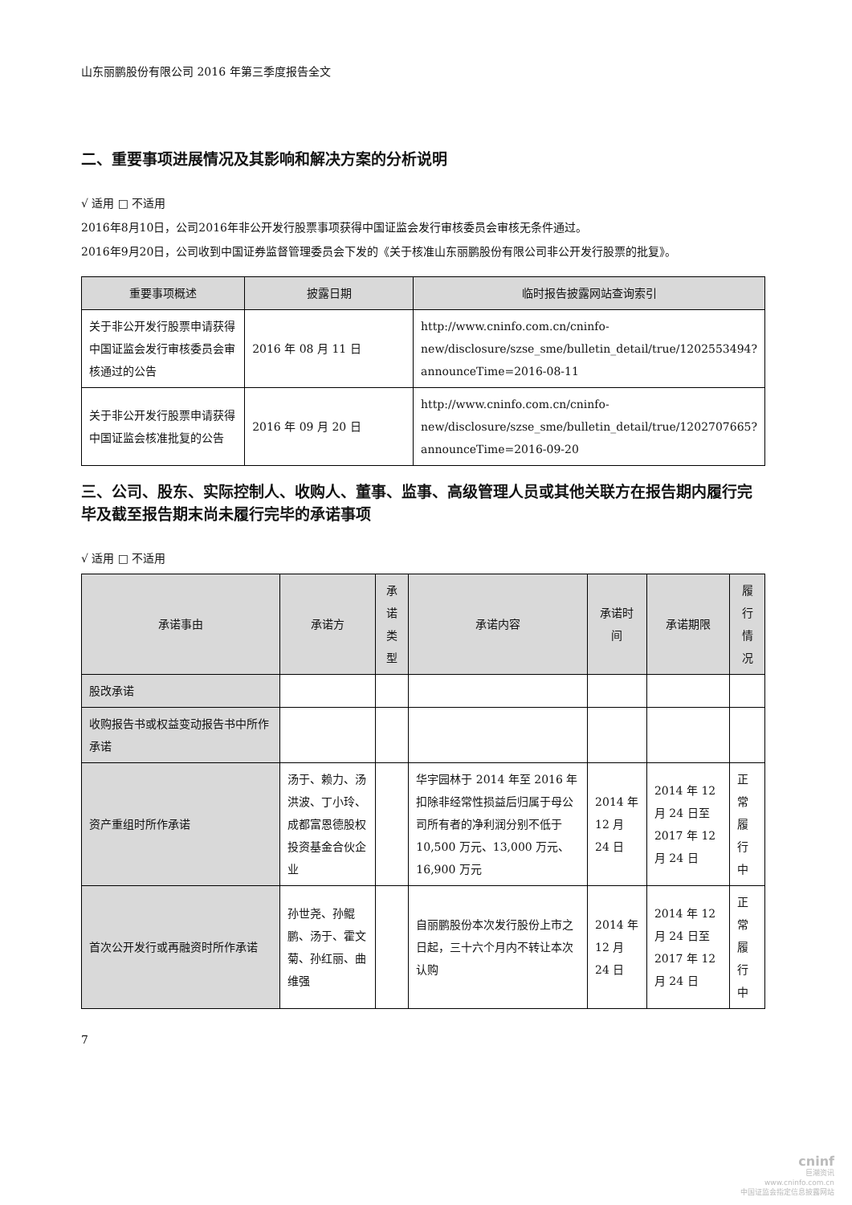山东丽鹏股份有限公司 2016 年第三季度报告全文
二、重要事项进展情况及其影响和解决方案的分析说明
√ 适用 □ 不适用
2016年8月10日，公司2016年非公开发行股票事项获得中国证监会发行审核委员会审核无条件通过。
2016年9月20日，公司收到中国证券监督管理委员会下发的《关于核准山东丽鹏股份有限公司非公开发行股票的批复》。
| 重要事项概述 | 披露日期 | 临时报告披露网站查询索引 |
| --- | --- | --- |
| 关于非公开发行股票申请获得中国证监会发行审核委员会审核通过的公告 | 2016 年 08 月 11 日 | http://www.cninfo.com.cn/cninfo-new/disclosure/szse_sme/bulletin_detail/true/1202553494?announceTime=2016-08-11 |
| 关于非公开发行股票申请获得中国证监会核准批复的公告 | 2016 年 09 月 20 日 | http://www.cninfo.com.cn/cninfo-new/disclosure/szse_sme/bulletin_detail/true/1202707665?announceTime=2016-09-20 |
三、公司、股东、实际控制人、收购人、董事、监事、高级管理人员或其他关联方在报告期内履行完毕及截至报告期末尚未履行完毕的承诺事项
√ 适用 □ 不适用
| 承诺事由 | 承诺方 | 承诺类型 | 承诺内容 | 承诺时间 | 承诺期限 | 履行情况 |
| --- | --- | --- | --- | --- | --- | --- |
| 股改承诺 | | | | | | |
| 收购报告书或权益变动报告书中所作承诺 | | | | | | |
| 资产重组时所作承诺 | 汤于、赖力、汤洪波、丁小玲、成都富恩德股权投资基金合伙企业 | | 华宇园林于 2014 年至 2016 年扣除非经常性损益后归属于母公司所有者的净利润分别不低于 10,500 万元、13,000 万元、16,900 万元 | 2014 年 12 月 24 日 | 2014 年 12 月 24 日至 2017 年 12 月 24 日 | 正常履行中 |
| 首次公开发行或再融资时所作承诺 | 孙世尧、孙鲲鹏、汤于、霍文菊、孙红丽、曲维强 | | 自丽鹏股份本次发行股份上市之日起，三十六个月内不转让本次认购 | 2014 年 12 月 24 日 | 2014 年 12 月 24 日至 2017 年 12 月 24 日 | 正常履行中 |
7
cninf
巨潮资讯
www.cninfo.com.cn
中国证监会指定信息披露网站